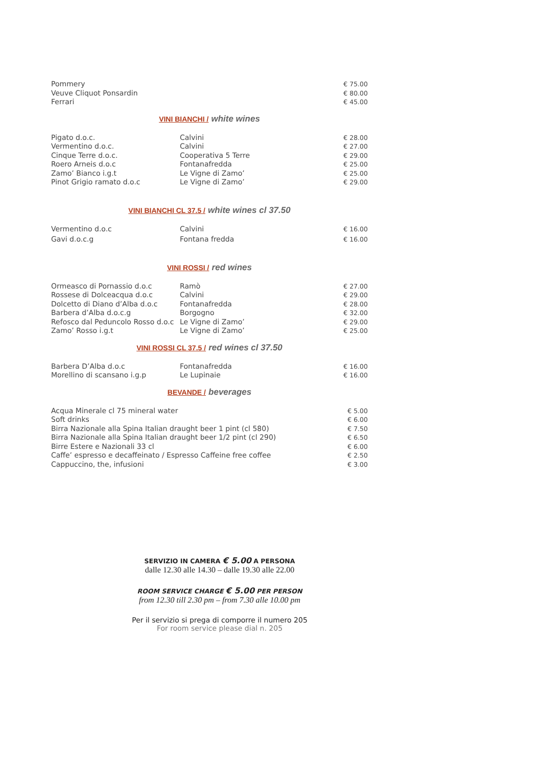| Pommery | | € 75.00 |
| Veuve Cliquot Ponsardin | | € 80.00 |
| Ferrari | | € 45.00 |
VINI BIANCHI / white wines
| Pigato d.o.c. | Calvini | € 28.00 |
| Vermentino d.o.c. | Calvini | € 27.00 |
| Cinque Terre d.o.c. | Cooperativa 5 Terre | € 29.00 |
| Roero Arneis d.o.c | Fontanafredda | € 25.00 |
| Zamo’ Bianco i.g.t | Le Vigne di Zamo’ | € 25.00 |
| Pinot Grigio ramato d.o.c | Le Vigne di Zamo’ | € 29.00 |
VINI BIANCHI CL 37.5 / white wines cl 37.50
| Vermentino d.o.c | Calvini | € 16.00 |
| Gavi d.o.c.g | Fontana fredda | € 16.00 |
VINI ROSSI / red wines
| Ormeasco di Pornassio d.o.c | Ramò | € 27.00 |
| Rossese di Dolceacqua d.o.c | Calvini | € 29.00 |
| Dolcetto di Diano d’Alba d.o.c | Fontanafredda | € 28.00 |
| Barbera d’Alba d.o.c.g | Borgogno | € 32.00 |
| Refosco dal Peduncolo Rosso d.o.c | Le Vigne di Zamo’ | € 29.00 |
| Zamo’ Rosso i.g.t | Le Vigne di Zamo’ | € 25.00 |
VINI ROSSI CL 37.5 / red wines cl 37.50
| Barbera D’Alba d.o.c | Fontanafredda | € 16.00 |
| Morellino di scansano i.g.p | Le Lupinaie | € 16.00 |
BEVANDE / beverages
| Acqua Minerale cl 75 mineral water | € 5.00 |
| Soft drinks | € 6.00 |
| Birra Nazionale alla Spina Italian draught beer 1 pint (cl 580) | € 7.50 |
| Birra Nazionale alla Spina Italian draught beer 1/2 pint (cl 290) | € 6.50 |
| Birre Estere e Nazionali 33 cl | € 6.00 |
| Caffe’ espresso e decaffeinato / Espresso Caffeine free coffee | € 2.50 |
| Cappuccino, the, infusioni | € 3.00 |
SERVIZIO IN CAMERA € 5.00 A PERSONA
dalle 12.30 alle 14.30 – dalle 19.30 alle 22.00
ROOM SERVICE CHARGE € 5.00 PER PERSON
from 12.30 till 2.30 pm – from 7.30 alle 10.00 pm
Per il servizio si prega di comporre il numero 205
For room service please dial n. 205